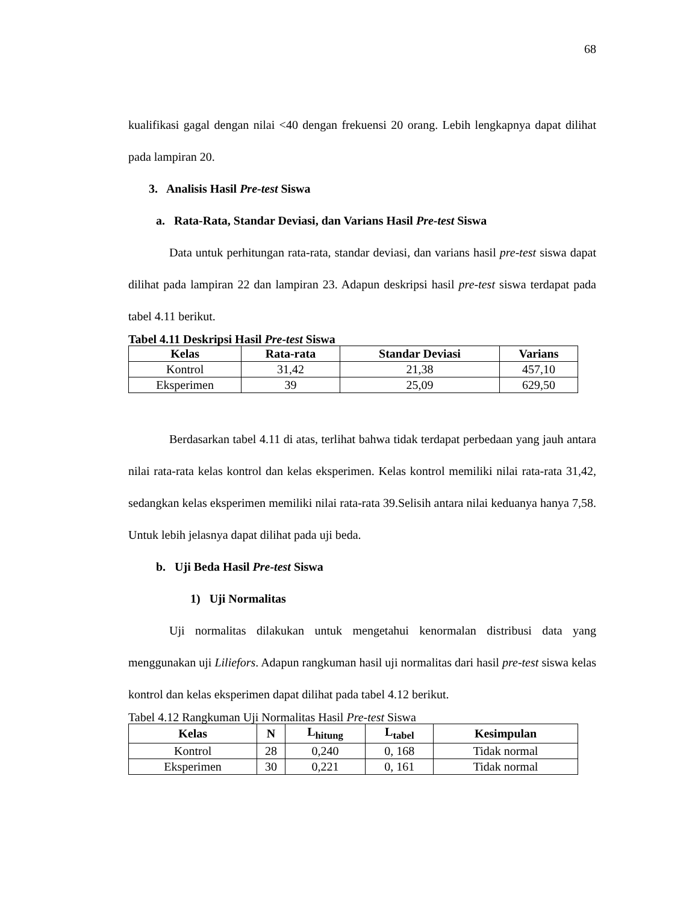68
kualifikasi gagal dengan nilai <40 dengan frekuensi 20 orang. Lebih lengkapnya dapat dilihat pada lampiran 20.
3. Analisis Hasil Pre-test Siswa
a. Rata-Rata, Standar Deviasi, dan Varians Hasil Pre-test Siswa
Data untuk perhitungan rata-rata, standar deviasi, dan varians hasil pre-test siswa dapat dilihat pada lampiran 22 dan lampiran 23. Adapun deskripsi hasil pre-test siswa terdapat pada tabel 4.11 berikut.
Tabel 4.11 Deskripsi Hasil Pre-test Siswa
| Kelas | Rata-rata | Standar Deviasi | Varians |
| --- | --- | --- | --- |
| Kontrol | 31,42 | 21,38 | 457,10 |
| Eksperimen | 39 | 25,09 | 629,50 |
Berdasarkan tabel 4.11 di atas, terlihat bahwa tidak terdapat perbedaan yang jauh antara nilai rata-rata kelas kontrol dan kelas eksperimen. Kelas kontrol memiliki nilai rata-rata 31,42, sedangkan kelas eksperimen memiliki nilai rata-rata 39.Selisih antara nilai keduanya hanya 7,58. Untuk lebih jelasnya dapat dilihat pada uji beda.
b. Uji Beda Hasil Pre-test Siswa
1) Uji Normalitas
Uji normalitas dilakukan untuk mengetahui kenormalan distribusi data yang menggunakan uji Liliefors. Adapun rangkuman hasil uji normalitas dari hasil pre-test siswa kelas kontrol dan kelas eksperimen dapat dilihat pada tabel 4.12 berikut.
Tabel 4.12 Rangkuman Uji Normalitas Hasil Pre-test Siswa
| Kelas | N | L<sub>hitung</sub> | L<sub>tabel</sub> | Kesimpulan |
| --- | --- | --- | --- | --- |
| Kontrol | 28 | 0,240 | 0, 168 | Tidak normal |
| Eksperimen | 30 | 0,221 | 0, 161 | Tidak normal |